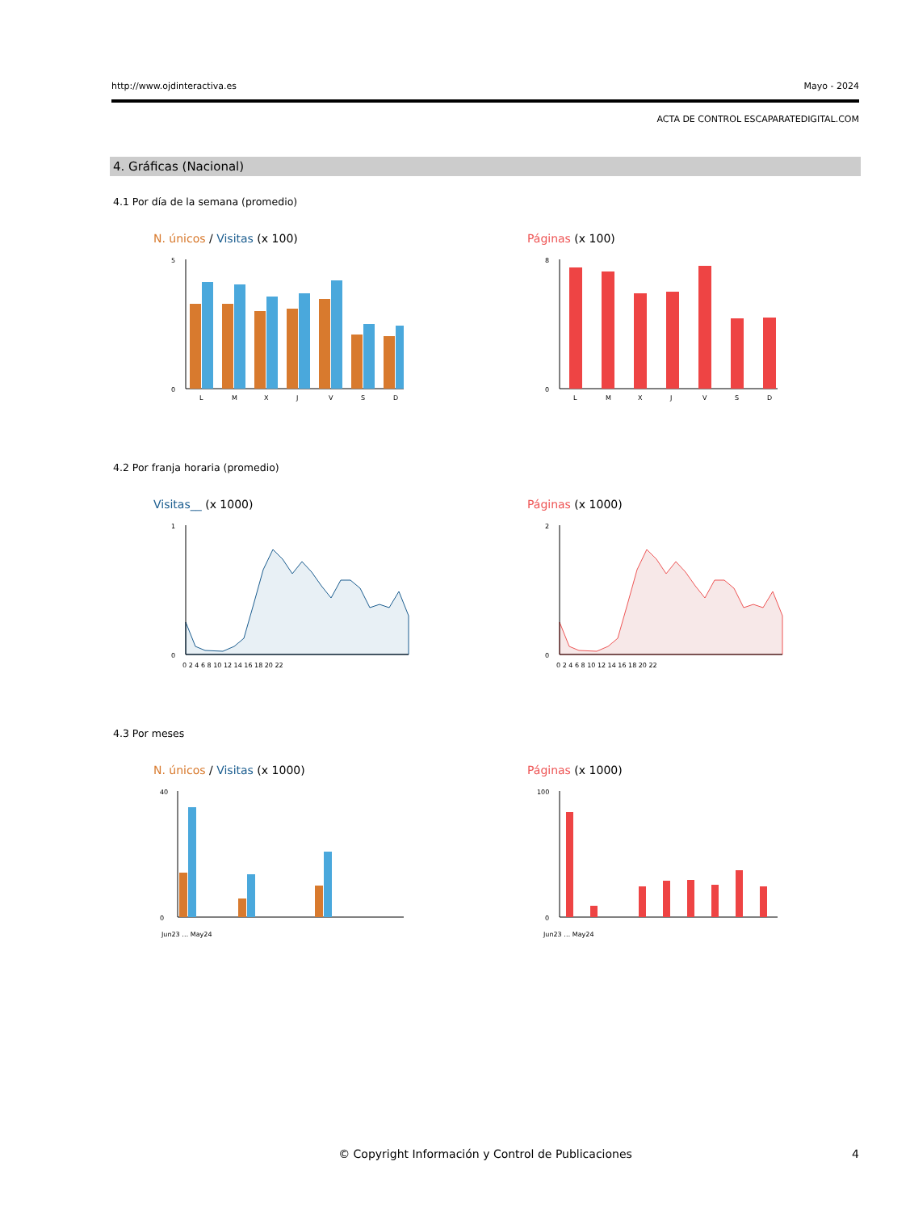http://www.ojdinteractiva.es Mayo - 2024
ACTA DE CONTROL ESCAPARATEDIGITAL.COM
4. Gráficas (Nacional)
4.1 Por día de la semana (promedio)
N. únicos / Visitas (x 100)
5
0
L
M
X
J
V
S
D
Páginas (x 100)
8
0
L
M
X
J
V
S
D
4.2 Por franja horaria (promedio)
Visitas__ (x 1000)
1
0
0 2 4 6 8 10 12 14 16 18 20 22
Páginas (x 1000)
2
0
0 2 4 6 8 10 12 14 16 18 20 22
4.3 Por meses
N. únicos / Visitas (x 1000)
40
0
Jun23 … May24
Páginas (x 1000)
100
0
Jun23 … May24
© Copyright Información y Control de Publicaciones 4